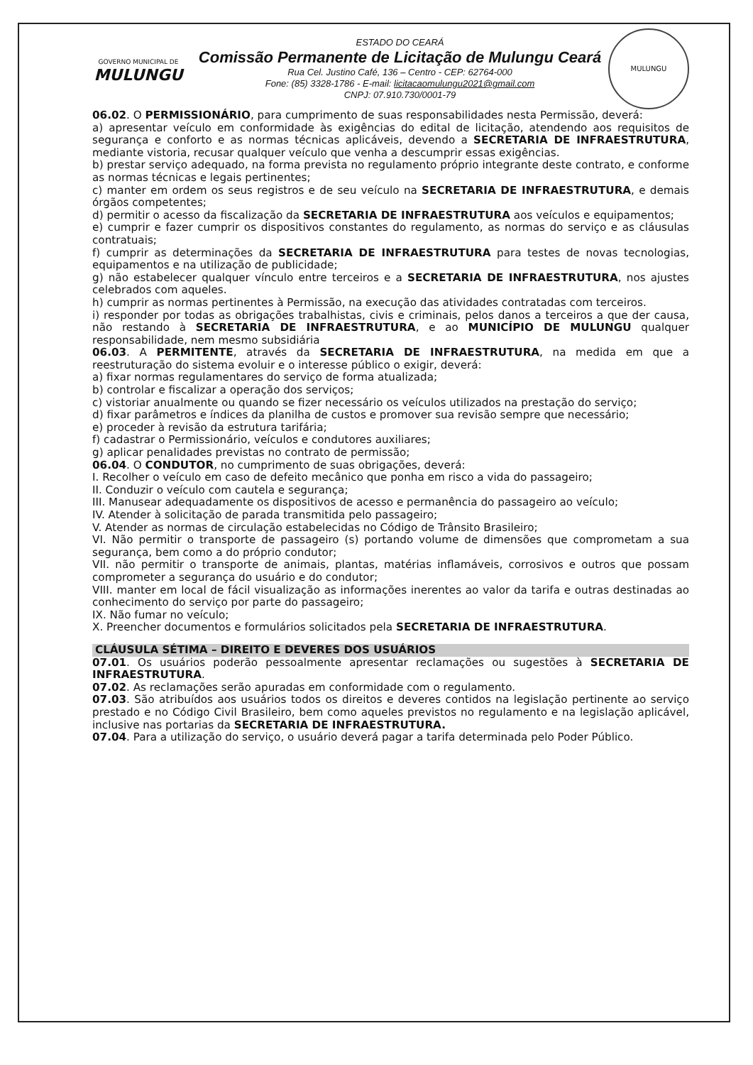GOVERNO MUNICIPAL DE
MULUNGU
ESTADO DO CEARÁ
Comissão Permanente de Licitação de Mulungu Ceará
Rua Cel. Justino Café, 136 – Centro - CEP: 62764-000
Fone: (85) 3328-1786 - E-mail: licitacaomulungu2021@gmail.com
CNPJ: 07.910.730/0001-79
MULUNGU
06.02. O PERMISSIONÁRIO, para cumprimento de suas responsabilidades nesta Permissão, deverá:
a) apresentar veículo em conformidade às exigências do edital de licitação, atendendo aos requisitos de segurança e conforto e as normas técnicas aplicáveis, devendo a SECRETARIA DE INFRAESTRUTURA, mediante vistoria, recusar qualquer veículo que venha a descumprir essas exigências.
b) prestar serviço adequado, na forma prevista no regulamento próprio integrante deste contrato, e conforme as normas técnicas e legais pertinentes;
c) manter em ordem os seus registros e de seu veículo na SECRETARIA DE INFRAESTRUTURA, e demais órgãos competentes;
d) permitir o acesso da fiscalização da SECRETARIA DE INFRAESTRUTURA aos veículos e equipamentos;
e) cumprir e fazer cumprir os dispositivos constantes do regulamento, as normas do serviço e as cláusulas contratuais;
f) cumprir as determinações da SECRETARIA DE INFRAESTRUTURA para testes de novas tecnologias, equipamentos e na utilização de publicidade;
g) não estabelecer qualquer vínculo entre terceiros e a SECRETARIA DE INFRAESTRUTURA, nos ajustes celebrados com aqueles.
h) cumprir as normas pertinentes à Permissão, na execução das atividades contratadas com terceiros.
i) responder por todas as obrigações trabalhistas, civis e criminais, pelos danos a terceiros a que der causa, não restando à SECRETARIA DE INFRAESTRUTURA, e ao MUNICÍPIO DE MULUNGU qualquer responsabilidade, nem mesmo subsidiária
06.03. A PERMITENTE, através da SECRETARIA DE INFRAESTRUTURA, na medida em que a reestruturação do sistema evoluir e o interesse público o exigir, deverá:
a) fixar normas regulamentares do serviço de forma atualizada;
b) controlar e fiscalizar a operação dos serviços;
c) vistoriar anualmente ou quando se fizer necessário os veículos utilizados na prestação do serviço;
d) fixar parâmetros e índices da planilha de custos e promover sua revisão sempre que necessário;
e) proceder à revisão da estrutura tarifária;
f) cadastrar o Permissionário, veículos e condutores auxiliares;
g) aplicar penalidades previstas no contrato de permissão;
06.04. O CONDUTOR, no cumprimento de suas obrigações, deverá:
I. Recolher o veículo em caso de defeito mecânico que ponha em risco a vida do passageiro;
II. Conduzir o veículo com cautela e segurança;
III. Manusear adequadamente os dispositivos de acesso e permanência do passageiro ao veículo;
IV. Atender à solicitação de parada transmitida pelo passageiro;
V. Atender as normas de circulação estabelecidas no Código de Trânsito Brasileiro;
VI. Não permitir o transporte de passageiro (s) portando volume de dimensões que comprometam a sua segurança, bem como a do próprio condutor;
VII. não permitir o transporte de animais, plantas, matérias inflamáveis, corrosivos e outros que possam comprometer a segurança do usuário e do condutor;
VIII. manter em local de fácil visualização as informações inerentes ao valor da tarifa e outras destinadas ao conhecimento do serviço por parte do passageiro;
IX. Não fumar no veículo;
X. Preencher documentos e formulários solicitados pela SECRETARIA DE INFRAESTRUTURA.
CLÁUSULA SÉTIMA – DIREITO E DEVERES DOS USUÁRIOS
07.01. Os usuários poderão pessoalmente apresentar reclamações ou sugestões à SECRETARIA DE INFRAESTRUTURA.
07.02. As reclamações serão apuradas em conformidade com o regulamento.
07.03. São atribuídos aos usuários todos os direitos e deveres contidos na legislação pertinente ao serviço prestado e no Código Civil Brasileiro, bem como aqueles previstos no regulamento e na legislação aplicável, inclusive nas portarias da SECRETARIA DE INFRAESTRUTURA.
07.04. Para a utilização do serviço, o usuário deverá pagar a tarifa determinada pelo Poder Público.